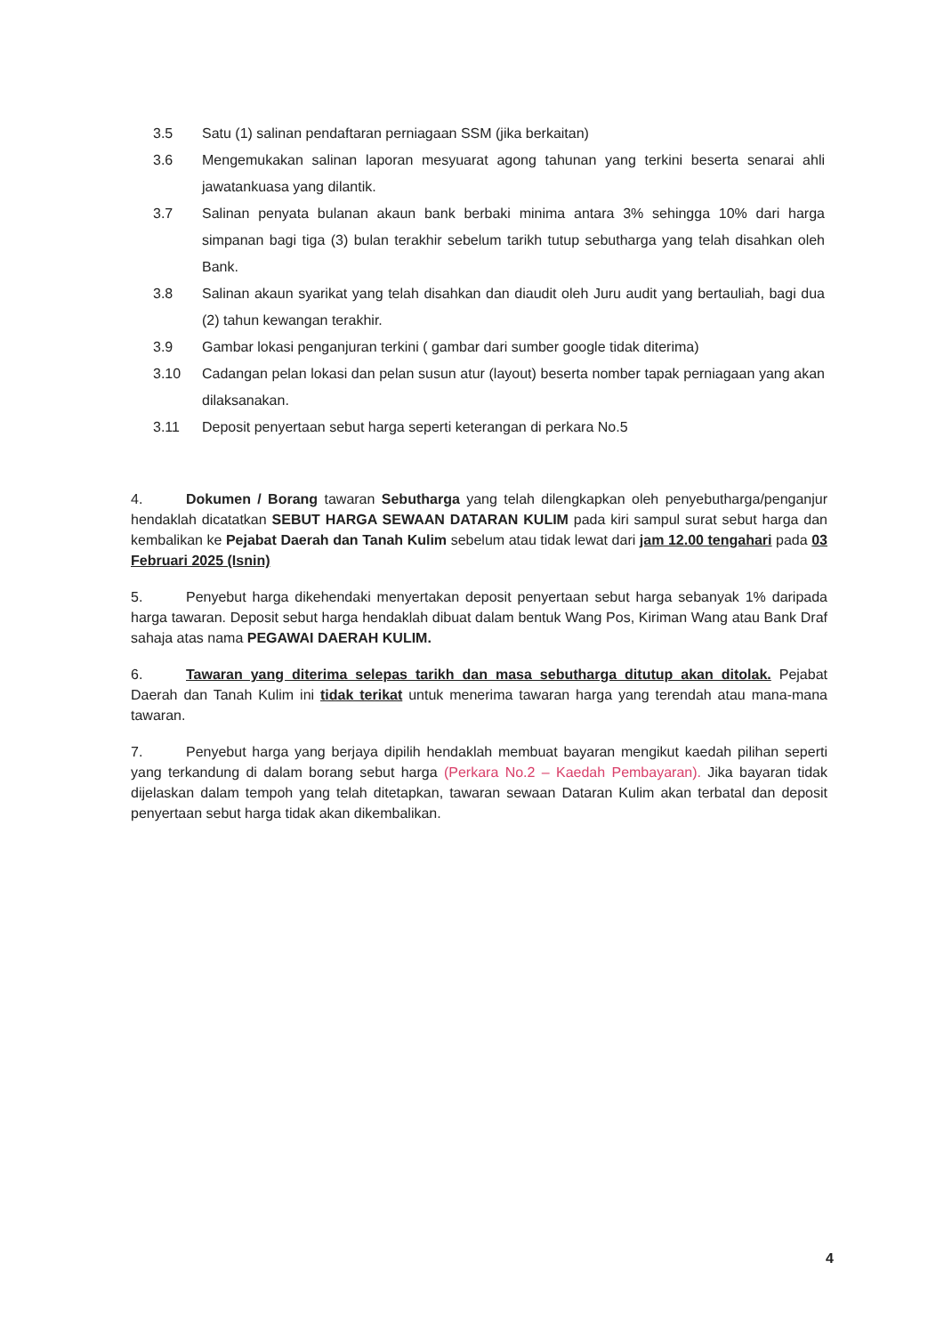3.5 Satu (1) salinan pendaftaran perniagaan SSM (jika berkaitan)
3.6 Mengemukakan salinan laporan mesyuarat agong tahunan yang terkini beserta senarai ahli jawatankuasa yang dilantik.
3.7 Salinan penyata bulanan akaun bank berbaki minima antara 3% sehingga 10% dari harga simpanan bagi tiga (3) bulan terakhir sebelum tarikh tutup sebutharga yang telah disahkan oleh Bank.
3.8 Salinan akaun syarikat yang telah disahkan dan diaudit oleh Juru audit yang bertauliah, bagi dua (2) tahun kewangan terakhir.
3.9 Gambar lokasi penganjuran terkini ( gambar dari sumber google tidak diterima)
3.10 Cadangan pelan lokasi dan pelan susun atur (layout) beserta nomber tapak perniagaan yang akan dilaksanakan.
3.11 Deposit penyertaan sebut harga seperti keterangan di perkara No.5
4. Dokumen / Borang tawaran Sebutharga yang telah dilengkapkan oleh penyebutharga/penganjur hendaklah dicatatkan SEBUT HARGA SEWAAN DATARAN KULIM pada kiri sampul surat sebut harga dan kembalikan ke Pejabat Daerah dan Tanah Kulim sebelum atau tidak lewat dari jam 12.00 tengahari pada 03 Februari 2025 (Isnin)
5. Penyebut harga dikehendaki menyertakan deposit penyertaan sebut harga sebanyak 1% daripada harga tawaran. Deposit sebut harga hendaklah dibuat dalam bentuk Wang Pos, Kiriman Wang atau Bank Draf sahaja atas nama PEGAWAI DAERAH KULIM.
6. Tawaran yang diterima selepas tarikh dan masa sebutharga ditutup akan ditolak. Pejabat Daerah dan Tanah Kulim ini tidak terikat untuk menerima tawaran harga yang terendah atau mana-mana tawaran.
7. Penyebut harga yang berjaya dipilih hendaklah membuat bayaran mengikut kaedah pilihan seperti yang terkandung di dalam borang sebut harga (Perkara No.2 – Kaedah Pembayaran). Jika bayaran tidak dijelaskan dalam tempoh yang telah ditetapkan, tawaran sewaan Dataran Kulim akan terbatal dan deposit penyertaan sebut harga tidak akan dikembalikan.
4